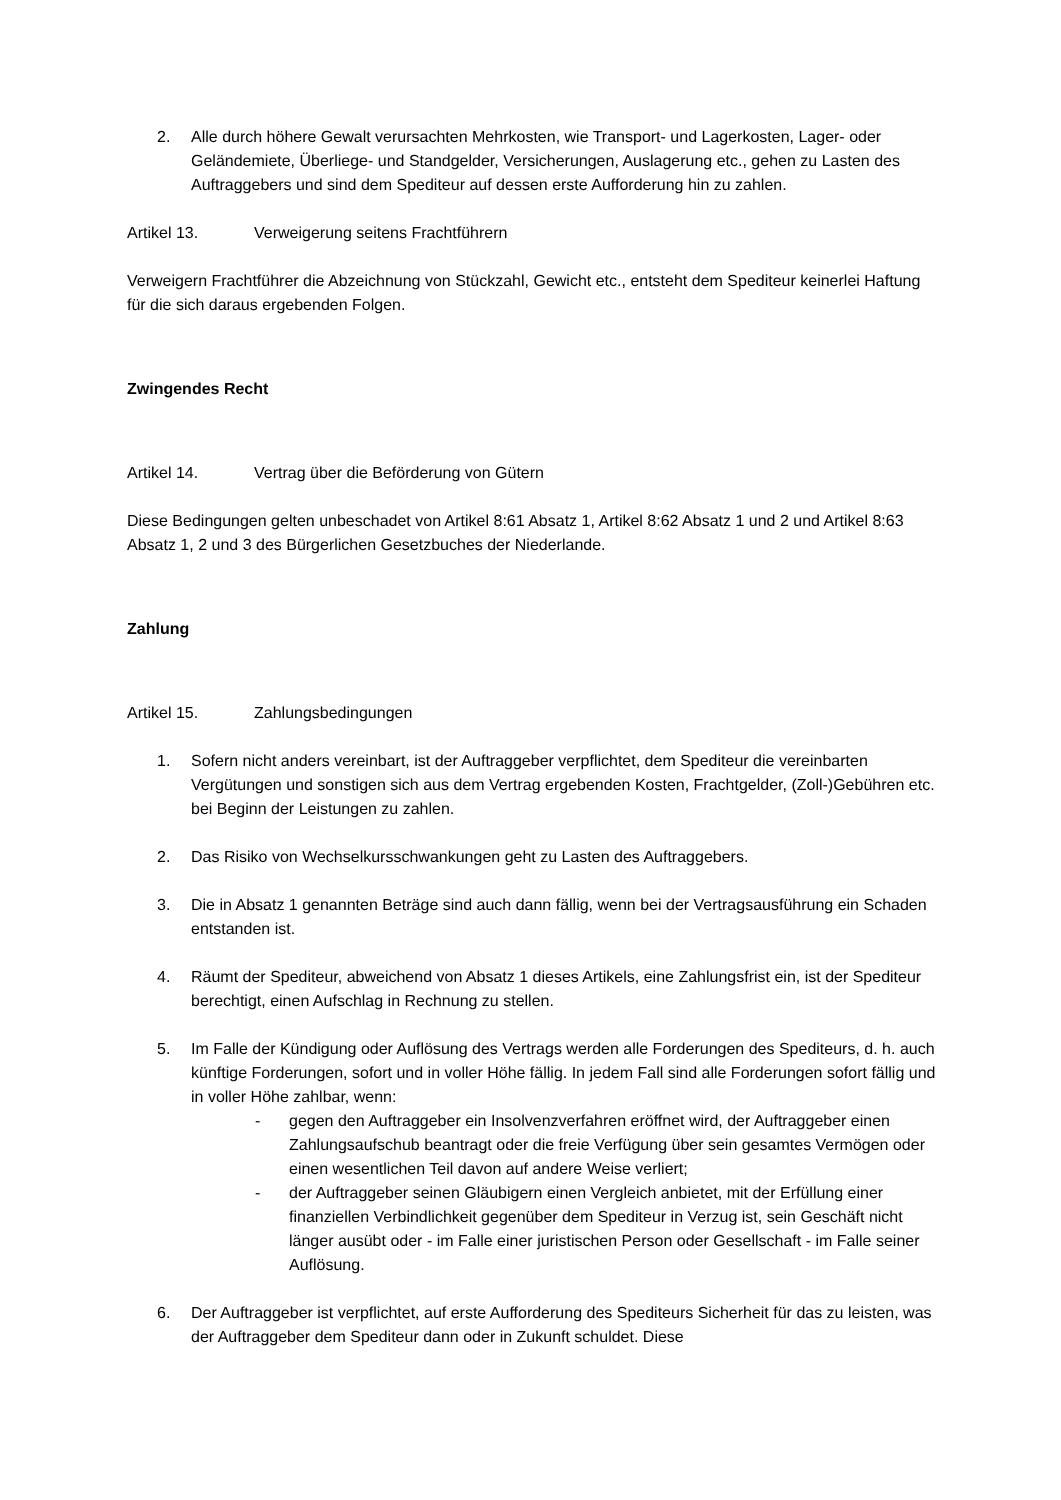2. Alle durch höhere Gewalt verursachten Mehrkosten, wie Transport- und Lagerkosten, Lager- oder Geländemiete, Überliege- und Standgelder, Versicherungen, Auslagerung etc., gehen zu Lasten des Auftraggebers und sind dem Spediteur auf dessen erste Aufforderung hin zu zahlen.
Artikel 13. Verweigerung seitens Frachtführern
Verweigern Frachtführer die Abzeichnung von Stückzahl, Gewicht etc., entsteht dem Spediteur keinerlei Haftung für die sich daraus ergebenden Folgen.
Zwingendes Recht
Artikel 14. Vertrag über die Beförderung von Gütern
Diese Bedingungen gelten unbeschadet von Artikel 8:61 Absatz 1, Artikel 8:62 Absatz 1 und 2 und Artikel 8:63 Absatz 1, 2 und 3 des Bürgerlichen Gesetzbuches der Niederlande.
Zahlung
Artikel 15. Zahlungsbedingungen
1. Sofern nicht anders vereinbart, ist der Auftraggeber verpflichtet, dem Spediteur die vereinbarten Vergütungen und sonstigen sich aus dem Vertrag ergebenden Kosten, Frachtgelder, (Zoll-)Gebühren etc. bei Beginn der Leistungen zu zahlen.
2. Das Risiko von Wechselkursschwankungen geht zu Lasten des Auftraggebers.
3. Die in Absatz 1 genannten Beträge sind auch dann fällig, wenn bei der Vertragsausführung ein Schaden entstanden ist.
4. Räumt der Spediteur, abweichend von Absatz 1 dieses Artikels, eine Zahlungsfrist ein, ist der Spediteur berechtigt, einen Aufschlag in Rechnung zu stellen.
5. Im Falle der Kündigung oder Auflösung des Vertrags werden alle Forderungen des Spediteurs, d. h. auch künftige Forderungen, sofort und in voller Höhe fällig. In jedem Fall sind alle Forderungen sofort fällig und in voller Höhe zahlbar, wenn:
- gegen den Auftraggeber ein Insolvenzverfahren eröffnet wird, der Auftraggeber einen Zahlungsaufschub beantragt oder die freie Verfügung über sein gesamtes Vermögen oder einen wesentlichen Teil davon auf andere Weise verliert;
- der Auftraggeber seinen Gläubigern einen Vergleich anbietet, mit der Erfüllung einer finanziellen Verbindlichkeit gegenüber dem Spediteur in Verzug ist, sein Geschäft nicht länger ausübt oder - im Falle einer juristischen Person oder Gesellschaft - im Falle seiner Auflösung.
6. Der Auftraggeber ist verpflichtet, auf erste Aufforderung des Spediteurs Sicherheit für das zu leisten, was der Auftraggeber dem Spediteur dann oder in Zukunft schuldet. Diese